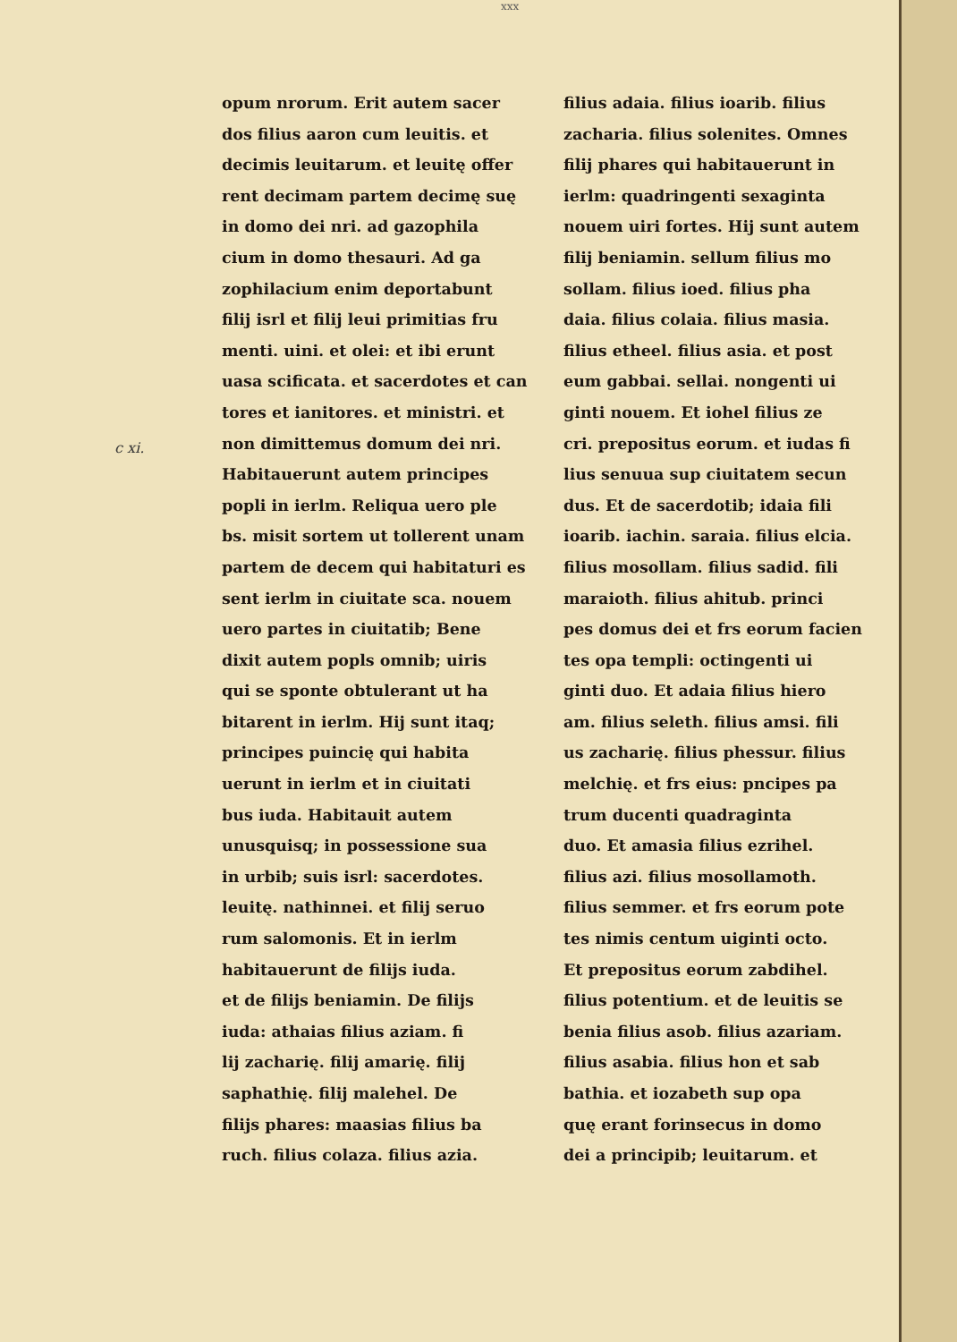xxx
c xi.
opum nrorum. Erit autem sacer
dos filius aaron cum leuitis. et
decimis leuitarum. et leuitę offer
rent decimam partem decimę suę
in domo dei nri. ad gazophila
cium in domo thesauri. Ad ga
zophilacium enim deportabunt
filij isrl et filij leui primitias fru
menti. uini. et olei: et ibi erunt
uasa scificata. et sacerdotes et can
tores et ianitores. et ministri. et
non dimittemus domum dei nri.
Habitauerunt autem principes
popli in ierlm. Reliqua uero ple
bs. misit sortem ut tollerent unam
partem de decem qui habitaturi es
sent ierlm in ciuitate sca. nouem
uero partes in ciuitatib; Bene
dixit autem popls omnib; uiris
qui se sponte obtulerant ut ha
bitarent in ierlm. Hij sunt itaq;
principes puincię qui habita
uerunt in ierlm et in ciuitati
bus iuda. Habitauit autem
unusquisq; in possessione sua
in urbib; suis isrl: sacerdotes.
leuitę. nathinnei. et filij seruo
rum salomonis. Et in ierlm
habitauerunt de filijs iuda.
et de filijs beniamin. De filijs
iuda: athaias filius aziam. fi
lij zacharię. filij amarię. filij
saphathię. filij malehel. De
filijs phares: maasias filius ba
ruch. filius colaza. filius azia.
filius adaia. filius ioarib. filius
zacharia. filius solenites. Omnes
filij phares qui habitauerunt in
ierlm: quadringenti sexaginta
nouem uiri fortes. Hij sunt autem
filij beniamin. sellum filius mo
sollam. filius ioed. filius pha
daia. filius colaia. filius masia.
filius etheel. filius asia. et post
eum gabbai. sellai. nongenti ui
ginti nouem. Et iohel filius ze
cri. prepositus eorum. et iudas fi
lius senuua sup ciuitatem secun
dus. Et de sacerdotib; idaia fili
ioarib. iachin. saraia. filius elcia.
filius mosollam. filius sadid. fili
maraioth. filius ahitub. princi
pes domus dei et frs eorum facien
tes opa templi: octingenti ui
ginti duo. Et adaia filius hiero
am. filius seleth. filius amsi. fili
us zacharię. filius phessur. filius
melchię. et frs eius: pncipes pa
trum ducenti quadraginta
duo. Et amasia filius ezrihel.
filius azi. filius mosollamoth.
filius semmer. et frs eorum pote
tes nimis centum uiginti octo.
Et prepositus eorum zabdihel.
filius potentium. et de leuitis se
benia filius asob. filius azariam.
filius asabia. filius hon et sab
bathia. et iozabeth sup opa
quę erant forinsecus in domo
dei a principib; leuitarum. et